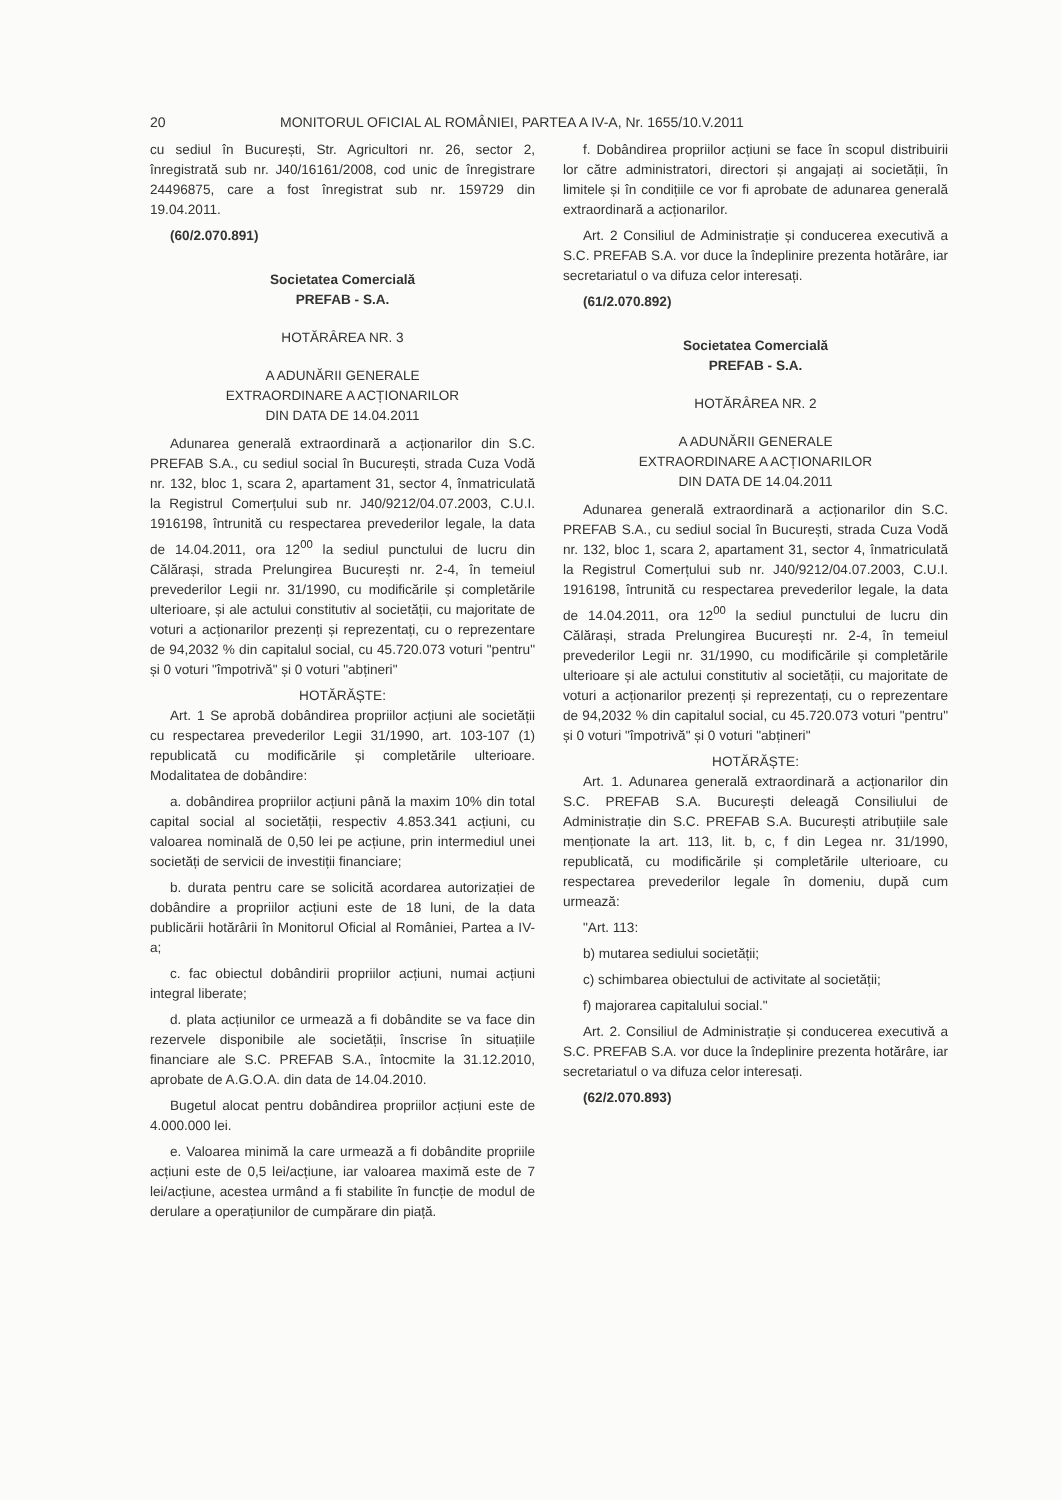20 MONITORUL OFICIAL AL ROMÂNIEI, PARTEA A IV-A, Nr. 1655/10.V.2011
cu sediul în București, Str. Agricultori nr. 26, sector 2, înregistrată sub nr. J40/16161/2008, cod unic de înregistrare 24496875, care a fost înregistrat sub nr. 159729 din 19.04.2011.
(60/2.070.891)
Societatea Comercială
PREFAB - S.A.
HOTĂRÂREA NR. 3
A ADUNĂRII GENERALE
EXTRAORDINARE A ACȚIONARILOR
DIN DATA DE 14.04.2011
Adunarea generală extraordinară a acționarilor din S.C. PREFAB S.A., cu sediul social în București, strada Cuza Vodă nr. 132, bloc 1, scara 2, apartament 31, sector 4, înmatriculată la Registrul Comerțului sub nr. J40/9212/04.07.2003, C.U.I. 1916198, întrunită cu respectarea prevederilor legale, la data de 14.04.2011, ora 12<sup>00</sup> la sediul punctului de lucru din Călărași, strada Prelungirea București nr. 2-4, în temeiul prevederilor Legii nr. 31/1990, cu modificările și completările ulterioare, și ale actului constitutiv al societății, cu majoritate de voturi a acționarilor prezenți și reprezentați, cu o reprezentare de 94,2032 % din capitalul social, cu 45.720.073 voturi "pentru" și 0 voturi "împotrivă" și 0 voturi "abțineri"
HOTĂRĂȘTE:
Art. 1 Se aprobă dobândirea propriilor acțiuni ale societății cu respectarea prevederilor Legii 31/1990, art. 103-107 (1) republicată cu modificările și completările ulterioare. Modalitatea de dobândire:
a. dobândirea propriilor acțiuni până la maxim 10% din total capital social al societății, respectiv 4.853.341 acțiuni, cu valoarea nominală de 0,50 lei pe acțiune, prin intermediul unei societăți de servicii de investiții financiare;
b. durata pentru care se solicită acordarea autorizației de dobândire a propriilor acțiuni este de 18 luni, de la data publicării hotărârii în Monitorul Oficial al României, Partea a IV-a;
c. fac obiectul dobândirii propriilor acțiuni, numai acțiuni integral liberate;
d. plata acțiunilor ce urmează a fi dobândite se va face din rezervele disponibile ale societății, înscrise în situațiile financiare ale S.C. PREFAB S.A., întocmite la 31.12.2010, aprobate de A.G.O.A. din data de 14.04.2010.
Bugetul alocat pentru dobândirea propriilor acțiuni este de 4.000.000 lei.
e. Valoarea minimă la care urmează a fi dobândite propriile acțiuni este de 0,5 lei/acțiune, iar valoarea maximă este de 7 lei/acțiune, acestea urmând a fi stabilite în funcție de modul de derulare a operațiunilor de cumpărare din piață.
f. Dobândirea propriilor acțiuni se face în scopul distribuirii lor către administratori, directori și angajați ai societății, în limitele și în condițiile ce vor fi aprobate de adunarea generală extraordinară a acționarilor.
Art. 2 Consiliul de Administrație și conducerea executivă a S.C. PREFAB S.A. vor duce la îndeplinire prezenta hotărâre, iar secretariatul o va difuza celor interesați.
(61/2.070.892)
Societatea Comercială
PREFAB - S.A.
HOTĂRÂREA NR. 2
A ADUNĂRII GENERALE
EXTRAORDINARE A ACȚIONARILOR
DIN DATA DE 14.04.2011
Adunarea generală extraordinară a acționarilor din S.C. PREFAB S.A., cu sediul social în București, strada Cuza Vodă nr. 132, bloc 1, scara 2, apartament 31, sector 4, înmatriculată la Registrul Comerțului sub nr. J40/9212/04.07.2003, C.U.I. 1916198, întrunită cu respectarea prevederilor legale, la data de 14.04.2011, ora 12<sup>00</sup> la sediul punctului de lucru din Călărași, strada Prelungirea București nr. 2-4, în temeiul prevederilor Legii nr. 31/1990, cu modificările și completările ulterioare și ale actului constitutiv al societății, cu majoritate de voturi a acționarilor prezenți și reprezentați, cu o reprezentare de 94,2032 % din capitalul social, cu 45.720.073 voturi "pentru" și 0 voturi "împotrivă" și 0 voturi "abțineri"
HOTĂRĂȘTE:
Art. 1. Adunarea generală extraordinară a acționarilor din S.C. PREFAB S.A. București deleagă Consiliului de Administrație din S.C. PREFAB S.A. București atribuțiile sale menționate la art. 113, lit. b, c, f din Legea nr. 31/1990, republicată, cu modificările și completările ulterioare, cu respectarea prevederilor legale în domeniu, după cum urmează:
"Art. 113:
b) mutarea sediului societății;
c) schimbarea obiectului de activitate al societății;
f) majorarea capitalului social."
Art. 2. Consiliul de Administrație și conducerea executivă a S.C. PREFAB S.A. vor duce la îndeplinire prezenta hotărâre, iar secretariatul o va difuza celor interesați.
(62/2.070.893)